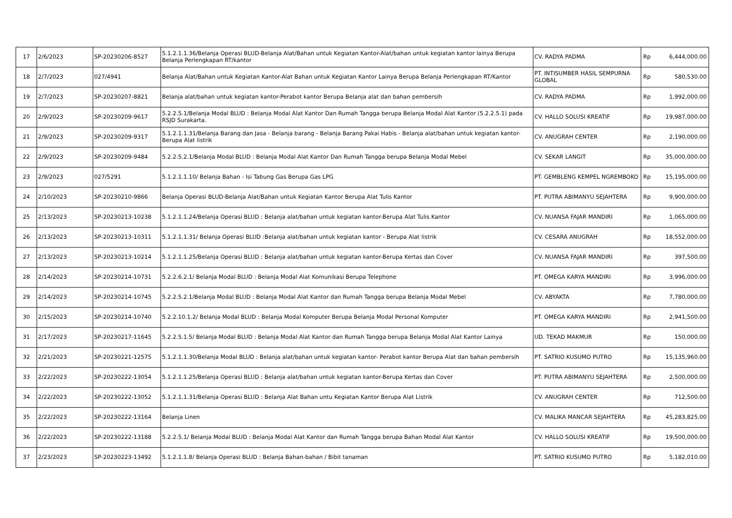| 17 | 2/6/2023 | SP-20230206-8527 | 5.1.2.1.1.36/Belanja Operasi BLUD-Belanja Alat/Bahan untuk Kegiatan Kantor-Alat/bahan untuk kegiatan kantor lainya Berupa Belanja Perlengkapan RT/kantor | CV. RADYA PADMA | Rp | 6,444,000.00 |
| 18 | 2/7/2023 | 027/4941 | Belanja Alat/Bahan untuk Kegiatan Kantor-Alat Bahan untuk Kegiatan Kantor Lainya Berupa Belanja Perlengkapan RT/Kantor | PT. INTISUMBER HASIL SEMPURNA GLOBAL | Rp | 580,530.00 |
| 19 | 2/7/2023 | SP-20230207-8821 | Belanja alat/bahan untuk kegiatan kantor-Perabot kantor Berupa Belanja alat dan bahan pembersih | CV. RADYA PADMA | Rp | 1,992,000.00 |
| 20 | 2/9/2023 | SP-20230209-9617 | 5.2.2.5.1/Belanja Modal BLUD : Belanja Modal Alat Kantor Dan Rumah Tangga berupa Belanja Modal Alat Kantor (5.2.2.5.1) pada RSJD Surakarta. | CV. HALLO SOLUSI KREATIF | Rp | 19,987,000.00 |
| 21 | 2/9/2023 | SP-20230209-9317 | 5.1.2.1.1.31/Belanja Barang dan Jasa - Belanja barang - Belanja Barang Pakai Habis - Belanja alat/bahan untuk kegiatan kantor-Berupa Alat listrik | CV. ANUGRAH CENTER | Rp | 2,190,000.00 |
| 22 | 2/9/2023 | SP-20230209-9484 | 5.2.2.5.2.1/Belanja Modal BLUD : Belanja Modal Alat Kantor Dan Rumah Tangga berupa Belanja Modal Mebel | CV. SEKAR LANGIT | Rp | 35,000,000.00 |
| 23 | 2/9/2023 | 027/5291 | 5.1.2.1.1.10/ Belanja Bahan - Isi Tabung Gas Berupa Gas LPG | PT. GEMBLENG KEMPEL NGREMBOKO | Rp | 15,195,000.00 |
| 24 | 2/10/2023 | SP-20230210-9866 | Belanja Operasi BLUD-Belanja Alat/Bahan untuk Kegiatan Kantor Berupa Alat Tulis Kantor | PT. PUTRA ABIMANYU SEJAHTERA | Rp | 9,900,000.00 |
| 25 | 2/13/2023 | SP-20230213-10238 | 5.1.2.1.1.24/Belanja Operasi BLUD : Belanja alat/bahan untuk kegiatan kantor-Berupa Alat Tulis Kantor | CV. NUANSA FAJAR MANDIRI | Rp | 1,065,000.00 |
| 26 | 2/13/2023 | SP-20230213-10311 | 5.1.2.1.1.31/ Belanja Operasi BLUD :Belanja alat/bahan untuk kegiatan kantor - Berupa Alat listrik | CV. CESARA ANUGRAH | Rp | 18,552,000.00 |
| 27 | 2/13/2023 | SP-20230213-10214 | 5.1.2.1.1.25/Belanja Operasi BLUD : Belanja alat/bahan untuk kegiatan kantor-Berupa Kertas dan Cover | CV. NUANSA FAJAR MANDIRI | Rp | 397,500.00 |
| 28 | 2/14/2023 | SP-20230214-10731 | 5.2.2.6.2.1/ Belanja Modal BLUD : Belanja Modal Alat Komunikasi Berupa Telephone | PT. OMEGA KARYA MANDIRI | Rp | 3,996,000.00 |
| 29 | 2/14/2023 | SP-20230214-10745 | 5.2.2.5.2.1/Belanja Modal BLUD : Belanja Modal Alat Kantor dan Rumah Tangga berupa Belanja Modal Mebel | CV. ABYAKTA | Rp | 7,780,000.00 |
| 30 | 2/15/2023 | SP-20230214-10740 | 5.2.2.10.1.2/ Belanja Modal BLUD : Belanja Modal Komputer Berupa Belanja Modal Personal Komputer | PT. OMEGA KARYA MANDIRI | Rp | 2,941,500.00 |
| 31 | 2/17/2023 | SP-20230217-11645 | 5.2.2.5.1.5/ Belanja Modal BLUD : Belanja Modal Alat Kantor dan Rumah Tangga berupa Belanja Modal Alat Kantor Lainya | UD. TEKAD MAKMUR | Rp | 150,000.00 |
| 32 | 2/21/2023 | SP-20230221-12575 | 5.1.2.1.1.30/Belanja Modal BLUD : Belanja alat/bahan untuk kegiatan kantor- Perabot kantor Berupa Alat dan bahan pembersih | PT. SATRIO KUSUMO PUTRO | Rp | 15,135,960.00 |
| 33 | 2/22/2023 | SP-20230222-13054 | 5.1.2.1.1.25/Belanja Operasi BLUD : Belanja alat/bahan untuk kegiatan kantor-Berupa Kertas dan Cover | PT. PUTRA ABIMANYU SEJAHTERA | Rp | 2,500,000.00 |
| 34 | 2/22/2023 | SP-20230222-13052 | 5.1.2.1.1.31/Belanja Operasi BLUD : Belanja Alat Bahan untu Kegiatan Kantor Berupa Alat Listrik | CV. ANUGRAH CENTER | Rp | 712,500.00 |
| 35 | 2/22/2023 | SP-20230222-13164 | Belanja Linen | CV. MALIKA MANCAR SEJAHTERA | Rp | 45,283,825.00 |
| 36 | 2/22/2023 | SP-20230222-13188 | 5.2.2.5.1/ Belanja Modal BLUD : Belanja Modal Alat Kantor dan Rumah Tangga berupa Bahan Modal Alat Kantor | CV. HALLO SOLUSI KREATIF | Rp | 19,500,000.00 |
| 37 | 2/23/2023 | SP-20230223-13492 | 5.1.2.1.1.8/ Belanja Operasi BLUD : Belanja Bahan-bahan / Bibit tanaman | PT. SATRIO KUSUMO PUTRO | Rp | 5,182,010.00 |